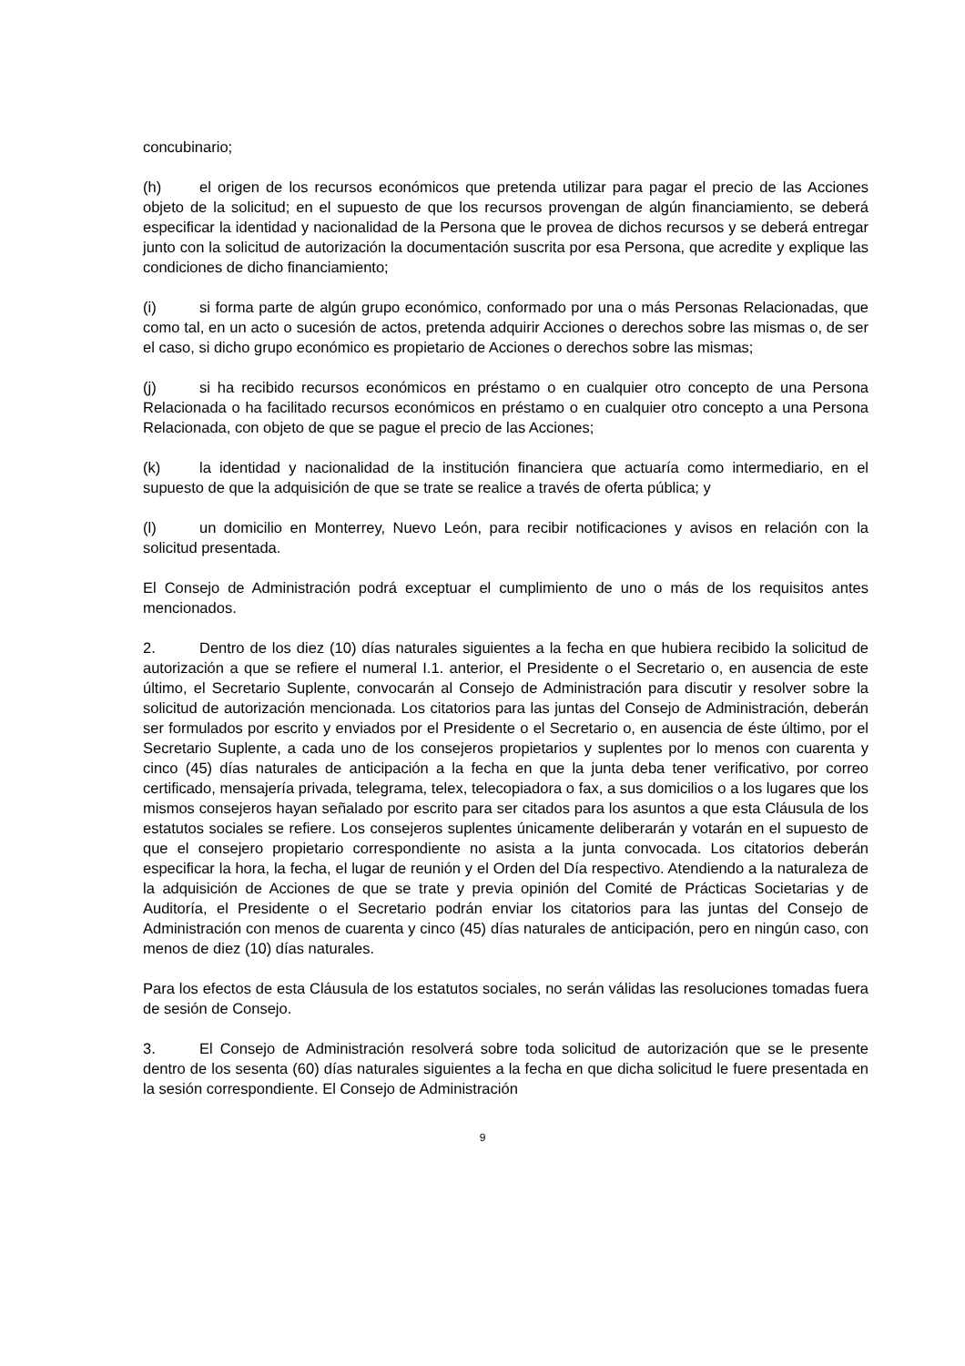concubinario;
(h) el origen de los recursos económicos que pretenda utilizar para pagar el precio de las Acciones objeto de la solicitud; en el supuesto de que los recursos provengan de algún financiamiento, se deberá especificar la identidad y nacionalidad de la Persona que le provea de dichos recursos y se deberá entregar junto con la solicitud de autorización la documentación suscrita por esa Persona, que acredite y explique las condiciones de dicho financiamiento;
(i) si forma parte de algún grupo económico, conformado por una o más Personas Relacionadas, que como tal, en un acto o sucesión de actos, pretenda adquirir Acciones o derechos sobre las mismas o, de ser el caso, si dicho grupo económico es propietario de Acciones o derechos sobre las mismas;
(j) si ha recibido recursos económicos en préstamo o en cualquier otro concepto de una Persona Relacionada o ha facilitado recursos económicos en préstamo o en cualquier otro concepto a una Persona Relacionada, con objeto de que se pague el precio de las Acciones;
(k) la identidad y nacionalidad de la institución financiera que actuaría como intermediario, en el supuesto de que la adquisición de que se trate se realice a través de oferta pública; y
(l) un domicilio en Monterrey, Nuevo León, para recibir notificaciones y avisos en relación con la solicitud presentada.
El Consejo de Administración podrá exceptuar el cumplimiento de uno o más de los requisitos antes mencionados.
2. Dentro de los diez (10) días naturales siguientes a la fecha en que hubiera recibido la solicitud de autorización a que se refiere el numeral I.1. anterior, el Presidente o el Secretario o, en ausencia de este último, el Secretario Suplente, convocarán al Consejo de Administración para discutir y resolver sobre la solicitud de autorización mencionada. Los citatorios para las juntas del Consejo de Administración, deberán ser formulados por escrito y enviados por el Presidente o el Secretario o, en ausencia de éste último, por el Secretario Suplente, a cada uno de los consejeros propietarios y suplentes por lo menos con cuarenta y cinco (45) días naturales de anticipación a la fecha en que la junta deba tener verificativo, por correo certificado, mensajería privada, telegrama, telex, telecopiadora o fax, a sus domicilios o a los lugares que los mismos consejeros hayan señalado por escrito para ser citados para los asuntos a que esta Cláusula de los estatutos sociales se refiere. Los consejeros suplentes únicamente deliberarán y votarán en el supuesto de que el consejero propietario correspondiente no asista a la junta convocada. Los citatorios deberán especificar la hora, la fecha, el lugar de reunión y el Orden del Día respectivo. Atendiendo a la naturaleza de la adquisición de Acciones de que se trate y previa opinión del Comité de Prácticas Societarias y de Auditoría, el Presidente o el Secretario podrán enviar los citatorios para las juntas del Consejo de Administración con menos de cuarenta y cinco (45) días naturales de anticipación, pero en ningún caso, con menos de diez (10) días naturales.
Para los efectos de esta Cláusula de los estatutos sociales, no serán válidas las resoluciones tomadas fuera de sesión de Consejo.
3. El Consejo de Administración resolverá sobre toda solicitud de autorización que se le presente dentro de los sesenta (60) días naturales siguientes a la fecha en que dicha solicitud le fuere presentada en la sesión correspondiente. El Consejo de Administración
9